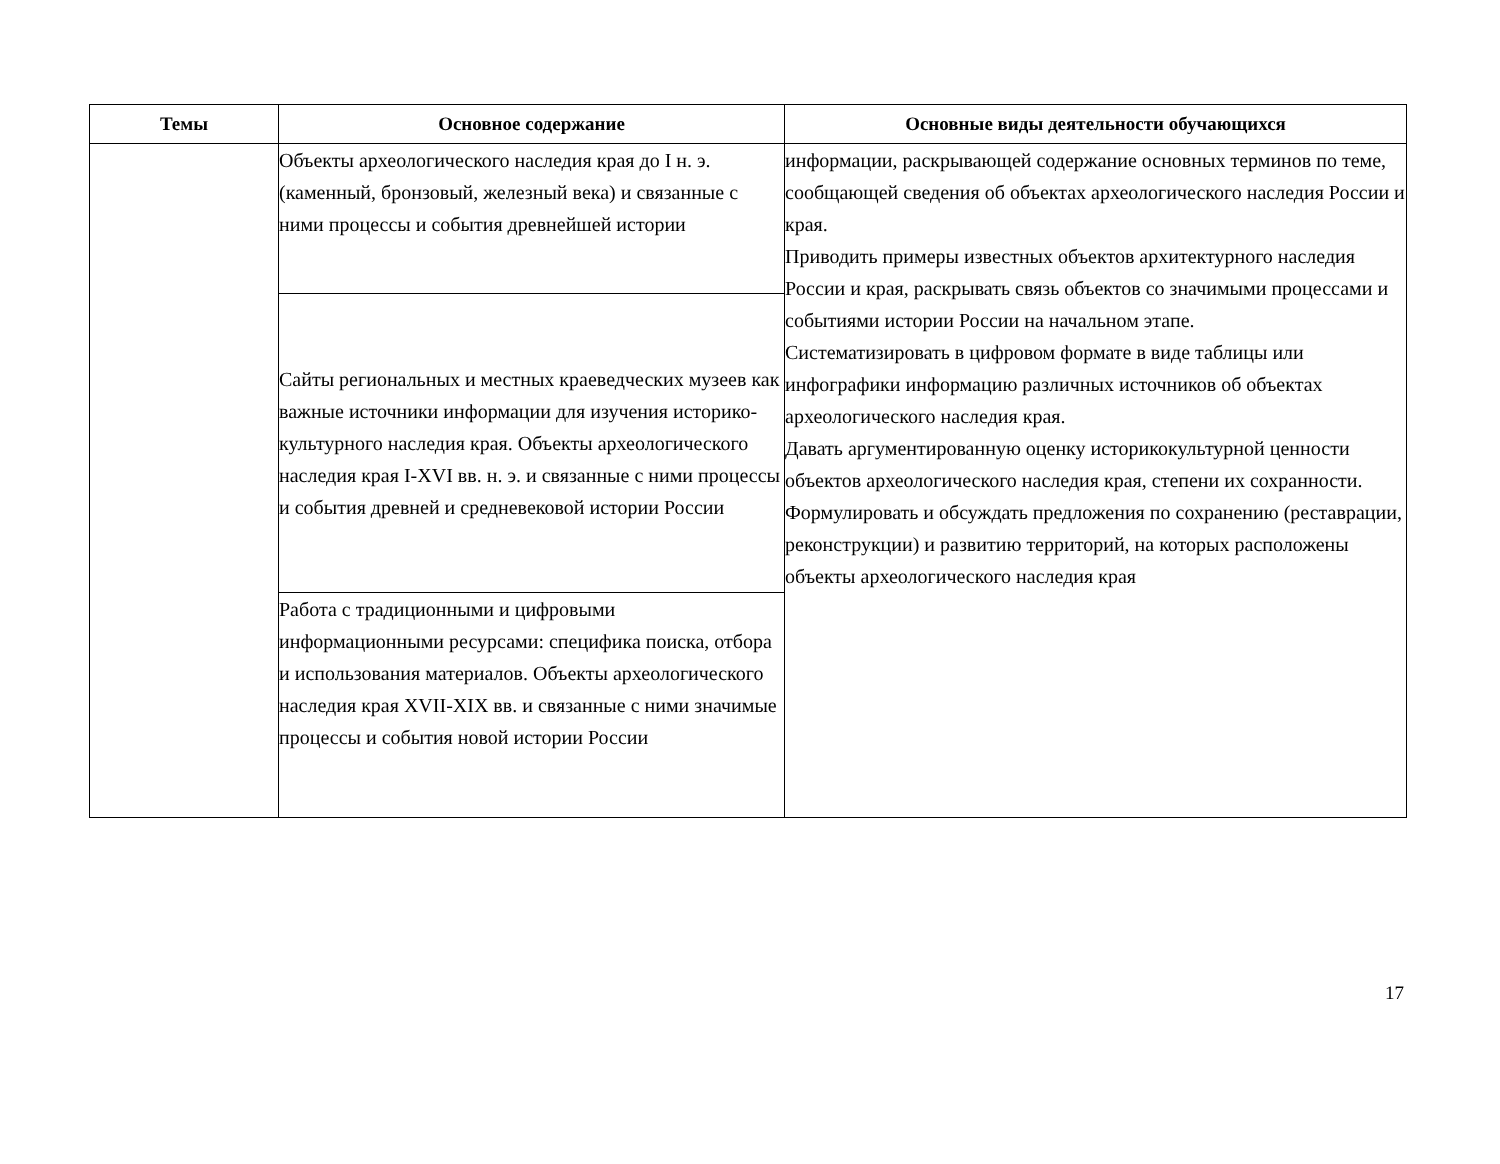| Темы | Основное содержание | Основные виды деятельности обучающихся |
| --- | --- | --- |
| | Объекты археологического наследия края до I н. э. (каменный, бронзовый, железный века) и связанные с ними процессы и события древнейшей истории | информации, раскрывающей содержание основных терминов по теме, сообщающей сведения об объектах археологического наследия России и края. Приводить примеры известных объектов архитектурного наследия России и края, раскрывать связь объектов со значимыми процессами и событиями истории России на начальном этапе. Систематизировать в цифровом формате в виде таблицы или инфографики информацию различных источников об объектах археологического наследия края. Давать аргументированную оценку историкокультурной ценности объектов археологического наследия края, степени их сохранности. Формулировать и обсуждать предложения по сохранению (реставрации, реконструкции) и развитию территорий, на которых расположены объекты археологического наследия края |
| | Сайты региональных и местных краеведческих музеев как важные источники информации для изучения историко-культурного наследия края. Объекты археологического наследия края I-XVI вв. н. э. и связанные с ними процессы и события древней и средневековой истории России | |
| | Работа с традиционными и цифровыми информационными ресурсами: специфика поиска, отбора и использования материалов. Объекты археологического наследия края XVII-XIX вв. и связанные с ними значимые процессы и события новой истории России | |
17